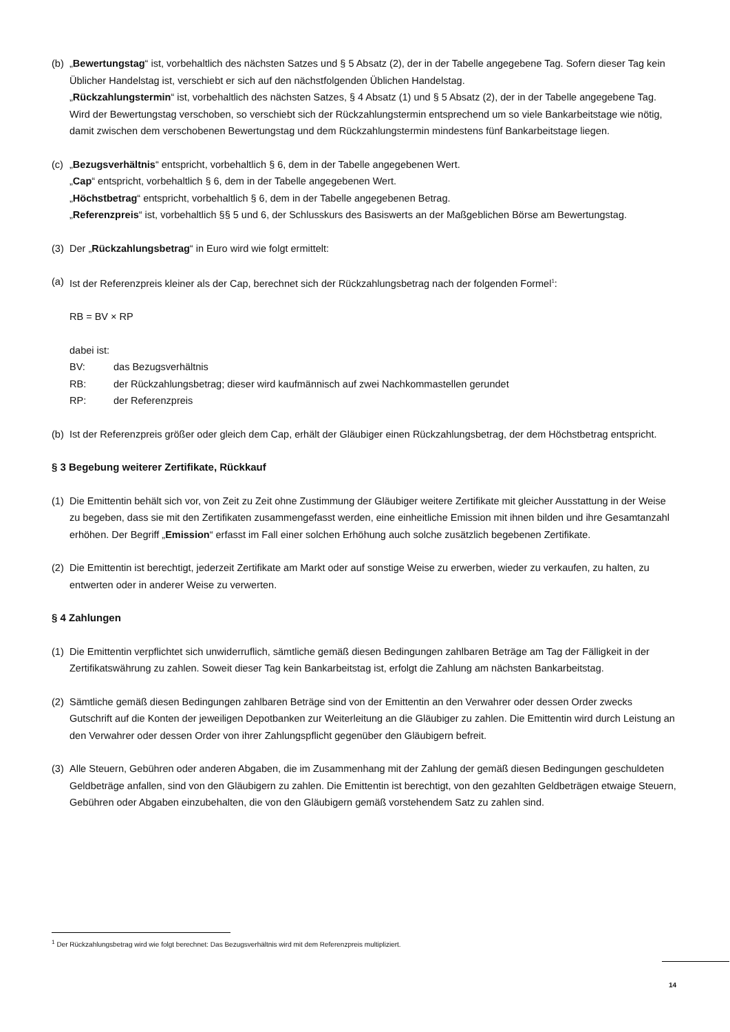(b)
„Bewertungstag“ ist, vorbehaltlich des nächsten Satzes und § 5 Absatz (2), der in der Tabelle angegebene Tag. Sofern dieser Tag kein Üblicher Handelstag ist, verschiebt er sich auf den nächstfolgenden Üblichen Handelstag.
„Rückzahlungstermin“ ist, vorbehaltlich des nächsten Satzes, § 4 Absatz (1) und § 5 Absatz (2), der in der Tabelle angegebene Tag. Wird der Bewertungstag verschoben, so verschiebt sich der Rückzahlungstermin entsprechend um so viele Bankarbeitstage wie nötig, damit zwischen dem verschobenen Bewertungstag und dem Rückzahlungstermin mindestens fünf Bankarbeitstage liegen.
(c)
„Bezugsverhältnis“ entspricht, vorbehaltlich § 6, dem in der Tabelle angegebenen Wert.
„Cap“ entspricht, vorbehaltlich § 6, dem in der Tabelle angegebenen Wert.
„Höchstbetrag“ entspricht, vorbehaltlich § 6, dem in der Tabelle angegebenen Betrag.
„Referenzpreis“ ist, vorbehaltlich §§ 5 und 6, der Schlusskurs des Basiswerts an der Maßgeblichen Börse am Bewertungstag.
(3)
Der „Rückzahlungsbetrag“ in Euro wird wie folgt ermittelt:
(a)
Ist der Referenzpreis kleiner als der Cap, berechnet sich der Rückzahlungsbetrag nach der folgenden Formel<sup>1</sup>:
RB = BV × RP
dabei ist:
BV: das Bezugsverhältnis
RB: der Rückzahlungsbetrag; dieser wird kaufmännisch auf zwei Nachkommastellen gerundet
RP: der Referenzpreis
(b)
Ist der Referenzpreis größer oder gleich dem Cap, erhält der Gläubiger einen Rückzahlungsbetrag, der dem Höchstbetrag entspricht.
§ 3 Begebung weiterer Zertifikate, Rückkauf
(1)
Die Emittentin behält sich vor, von Zeit zu Zeit ohne Zustimmung der Gläubiger weitere Zertifikate mit gleicher Ausstattung in der Weise zu begeben, dass sie mit den Zertifikaten zusammengefasst werden, eine einheitliche Emission mit ihnen bilden und ihre Gesamtanzahl erhöhen. Der Begriff „Emission“ erfasst im Fall einer solchen Erhöhung auch solche zusätzlich begebenen Zertifikate.
(2)
Die Emittentin ist berechtigt, jederzeit Zertifikate am Markt oder auf sonstige Weise zu erwerben, wieder zu verkaufen, zu halten, zu entwerten oder in anderer Weise zu verwerten.
§ 4 Zahlungen
(1)
Die Emittentin verpflichtet sich unwiderruflich, sämtliche gemäß diesen Bedingungen zahlbaren Beträge am Tag der Fälligkeit in der Zertifikatswährung zu zahlen. Soweit dieser Tag kein Bankarbeitstag ist, erfolgt die Zahlung am nächsten Bankarbeitstag.
(2)
Sämtliche gemäß diesen Bedingungen zahlbaren Beträge sind von der Emittentin an den Verwahrer oder dessen Order zwecks Gutschrift auf die Konten der jeweiligen Depotbanken zur Weiterleitung an die Gläubiger zu zahlen. Die Emittentin wird durch Leistung an den Verwahrer oder dessen Order von ihrer Zahlungspflicht gegenüber den Gläubigern befreit.
(3)
Alle Steuern, Gebühren oder anderen Abgaben, die im Zusammenhang mit der Zahlung der gemäß diesen Bedingungen geschuldeten Geldbeträge anfallen, sind von den Gläubigern zu zahlen. Die Emittentin ist berechtigt, von den gezahlten Geldbeträgen etwaige Steuern, Gebühren oder Abgaben einzubehalten, die von den Gläubigern gemäß vorstehendem Satz zu zahlen sind.
<sup>1</sup> Der Rückzahlungsbetrag wird wie folgt berechnet: Das Bezugsverhältnis wird mit dem Referenzpreis multipliziert.
14